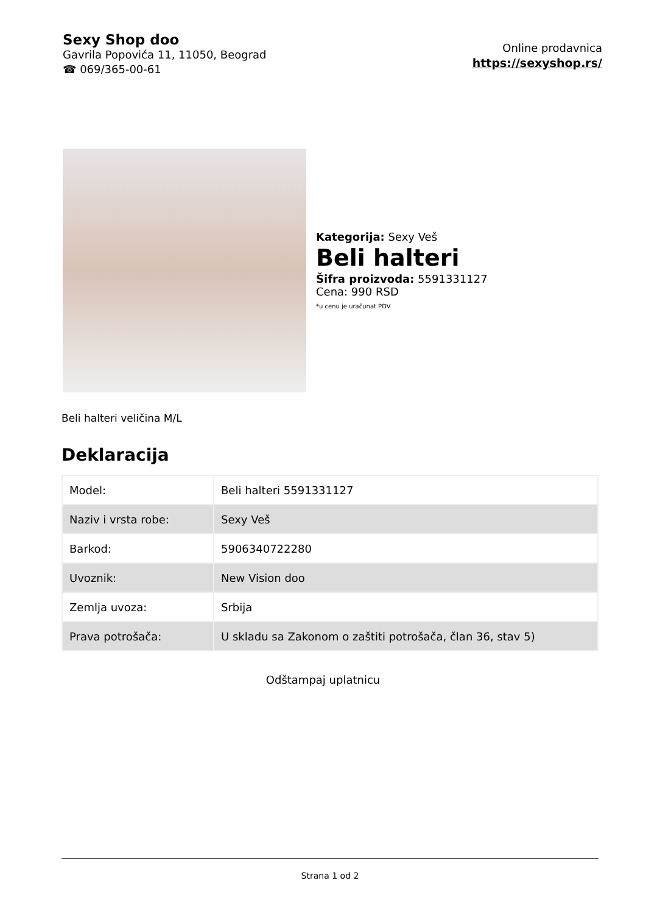Sexy Shop doo
Gavrila Popovića 11, 11050, Beograd
☎ 069/365-00-61
Online prodavnica
https://sexyshop.rs/
Kategorija: Sexy Veš
Beli halteri
Šifra proizvoda: 5591331127
Cena: 990 RSD
*u cenu je uračunat PDV
Beli halteri veličina M/L
Deklaracija
| Model: | Beli halteri 5591331127 |
| Naziv i vrsta robe: | Sexy Veš |
| Barkod: | 5906340722280 |
| Uvoznik: | New Vision doo |
| Zemlja uvoza: | Srbija |
| Prava potrošača: | U skladu sa Zakonom o zaštiti potrošača, član 36, stav 5) |
Odštampaj uplatnicu
Strana 1 od 2